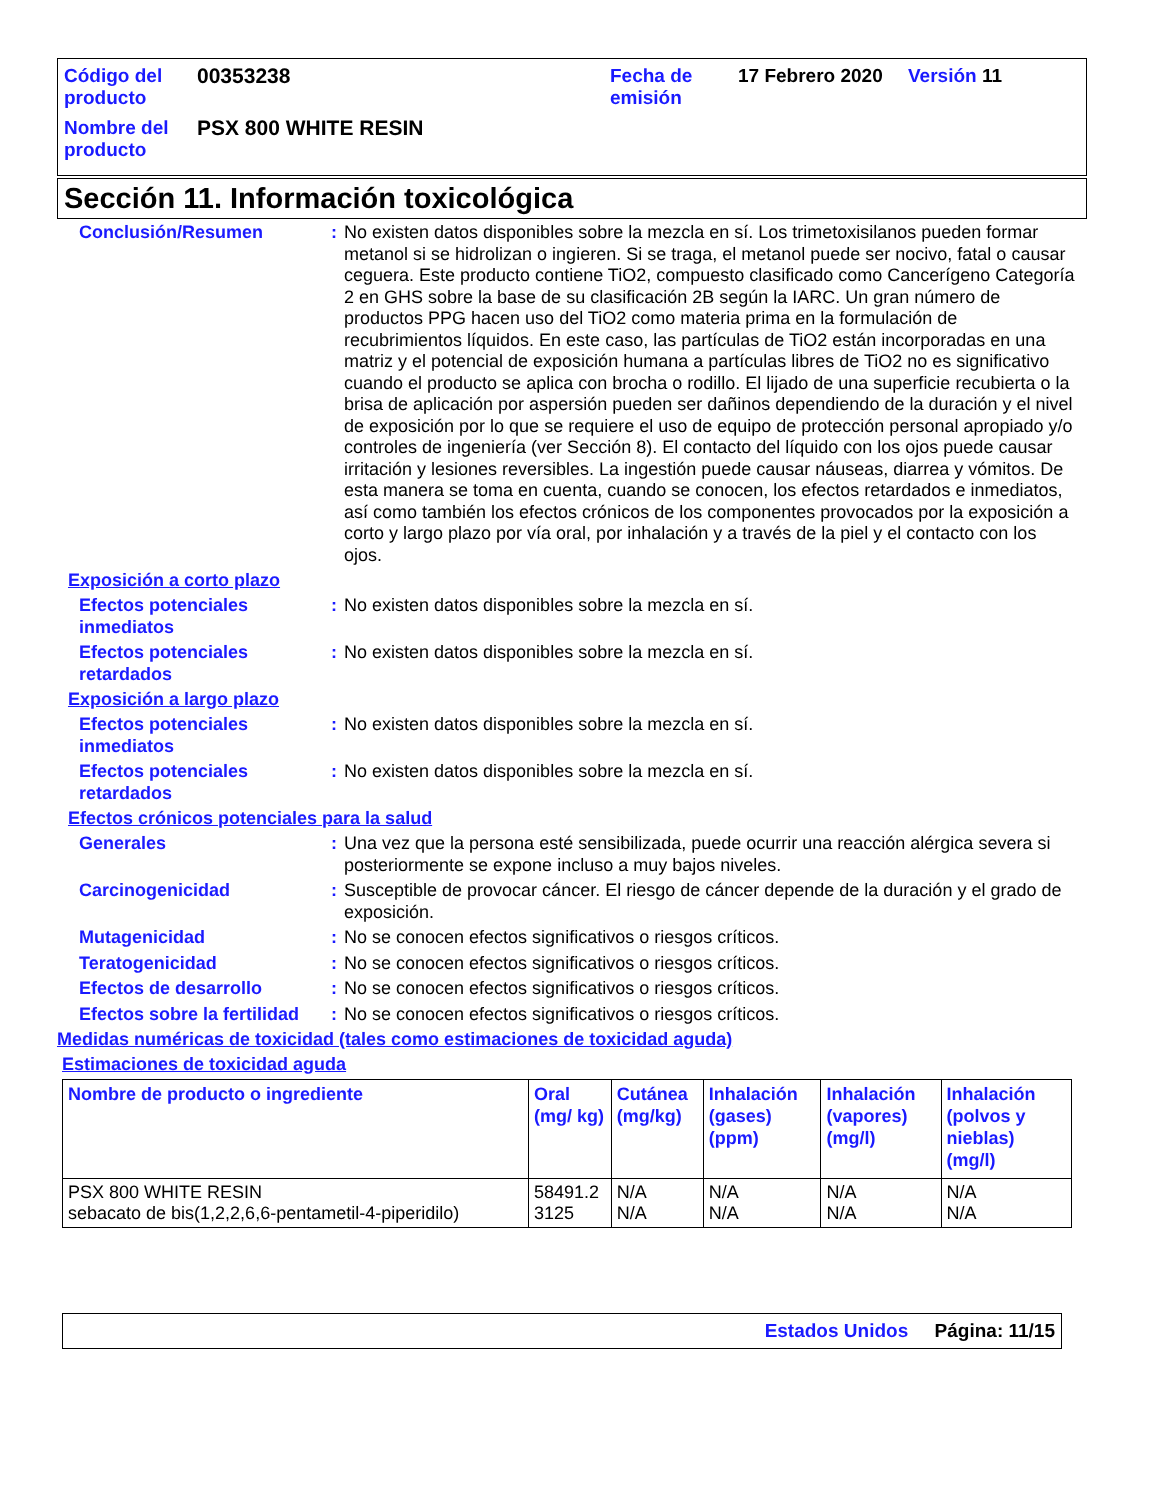| Código del producto | 00353238 | Fecha de emisión | 17 Febrero 2020 | Versión 11 |
| Nombre del producto | PSX 800 WHITE RESIN | | | |
Sección 11. Información toxicológica
Conclusión/Resumen : No existen datos disponibles sobre la mezcla en sí. Los trimetoxisilanos pueden formar metanol si se hidrolizan o ingieren. Si se traga, el metanol puede ser nocivo, fatal o causar ceguera. Este producto contiene TiO2, compuesto clasificado como Cancerígeno Categoría 2 en GHS sobre la base de su clasificación 2B según la IARC. Un gran número de productos PPG hacen uso del TiO2 como materia prima en la formulación de recubrimientos líquidos. En este caso, las partículas de TiO2 están incorporadas en una matriz y el potencial de exposición humana a partículas libres de TiO2 no es significativo cuando el producto se aplica con brocha o rodillo. El lijado de una superficie recubierta o la brisa de aplicación por aspersión pueden ser dañinos dependiendo de la duración y el nivel de exposición por lo que se requiere el uso de equipo de protección personal apropiado y/o controles de ingeniería (ver Sección 8). El contacto del líquido con los ojos puede causar irritación y lesiones reversibles. La ingestión puede causar náuseas, diarrea y vómitos. De esta manera se toma en cuenta, cuando se conocen, los efectos retardados e inmediatos, así como también los efectos crónicos de los componentes provocados por la exposición a corto y largo plazo por vía oral, por inhalación y a través de la piel y el contacto con los ojos.
Exposición a corto plazo
Efectos potenciales inmediatos
: No existen datos disponibles sobre la mezcla en sí.
Efectos potenciales retardados
: No existen datos disponibles sobre la mezcla en sí.
Exposición a largo plazo
Efectos potenciales inmediatos
: No existen datos disponibles sobre la mezcla en sí.
Efectos potenciales retardados
: No existen datos disponibles sobre la mezcla en sí.
Efectos crónicos potenciales para la salud
Generales : Una vez que la persona esté sensibilizada, puede ocurrir una reacción alérgica severa si posteriormente se expone incluso a muy bajos niveles.
Carcinogenicidad : Susceptible de provocar cáncer. El riesgo de cáncer depende de la duración y el grado de exposición.
Mutagenicidad : No se conocen efectos significativos o riesgos críticos.
Teratogenicidad : No se conocen efectos significativos o riesgos críticos.
Efectos de desarrollo : No se conocen efectos significativos o riesgos críticos.
Efectos sobre la fertilidad
: No se conocen efectos significativos o riesgos críticos.
Medidas numéricas de toxicidad (tales como estimaciones de toxicidad aguda)
Estimaciones de toxicidad aguda
| Nombre de producto o ingrediente | Oral (mg/ kg) | Cutánea (mg/kg) | Inhalación (gases) (ppm) | Inhalación (vapores) (mg/l) | Inhalación (polvos y nieblas) (mg/l) |
| --- | --- | --- | --- | --- | --- |
| PSX 800 WHITE RESIN sebacato de bis(1,2,2,6,6-pentametil-4-piperidilo) | 58491.2 3125 | N/A N/A | N/A N/A | N/A N/A | N/A N/A |
Estados Unidos Página: 11/15